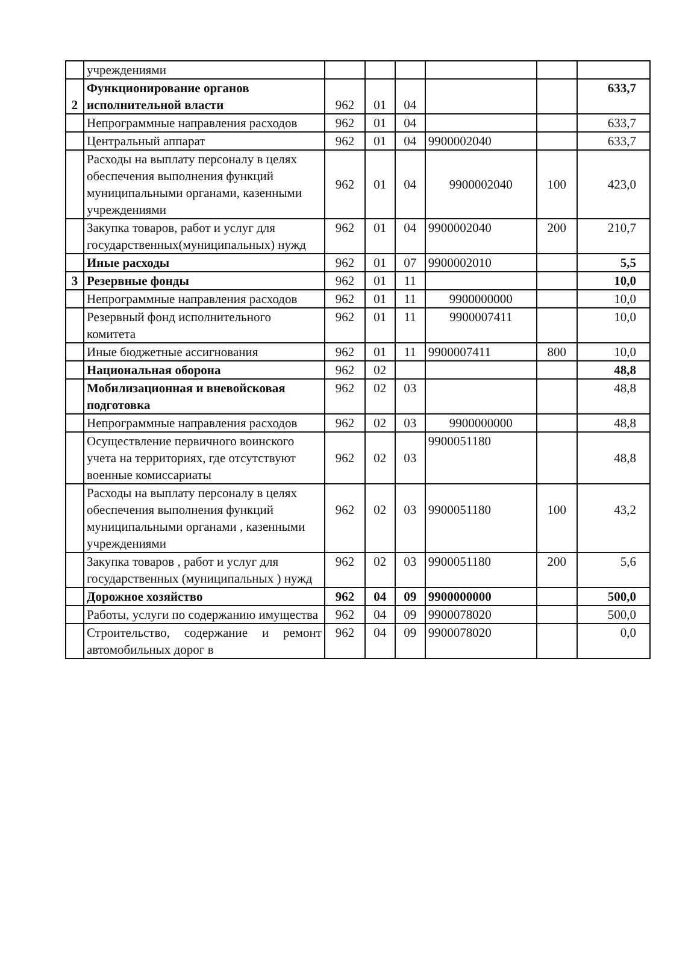| | учреждениями | | | | | | |
| 2 | Функционирование органов исполнительной власти | 962 | 01 | 04 | | | 633,7 |
| | Непрограммные направления расходов | 962 | 01 | 04 | | | 633,7 |
| | Центральный аппарат | 962 | 01 | 04 | 9900002040 | | 633,7 |
| | Расходы на выплату персоналу в целях обеспечения выполнения функций муниципальными органами, казенными учреждениями | 962 | 01 | 04 | 9900002040 | 100 | 423,0 |
| | Закупка товаров, работ и услуг для государственных(муниципальных) нужд | 962 | 01 | 04 | 9900002040 | 200 | 210,7 |
| | Иные расходы | 962 | 01 | 07 | 9900002010 | | 5,5 |
| 3 | Резервные фонды | 962 | 01 | 11 | | | 10,0 |
| | Непрограммные направления расходов | 962 | 01 | 11 | 9900000000 | | 10,0 |
| | Резервный фонд исполнительного комитета | 962 | 01 | 11 | 9900007411 | | 10,0 |
| | Иные бюджетные ассигнования | 962 | 01 | 11 | 9900007411 | 800 | 10,0 |
| | Национальная оборона | 962 | 02 | | | | 48,8 |
| | Мобилизационная и вневойсковая подготовка | 962 | 02 | 03 | | | 48,8 |
| | Непрограммные направления расходов | 962 | 02 | 03 | 9900000000 | | 48,8 |
| | Осуществление первичного воинского учета на территориях, где отсутствуют военные комиссариаты | 962 | 02 | 03 | 9900051180 | | 48,8 |
| | Расходы на выплату персоналу в целях обеспечения выполнения функций муниципальными органами , казенными учреждениями | 962 | 02 | 03 | 9900051180 | 100 | 43,2 |
| | Закупка товаров , работ и услуг для государственных (муниципальных ) нужд | 962 | 02 | 03 | 9900051180 | 200 | 5,6 |
| | Дорожное хозяйство | 962 | 04 | 09 | 9900000000 | | 500,0 |
| | Работы, услуги по содержанию имущества | 962 | 04 | 09 | 9900078020 | | 500,0 |
| | Строительство, содержание и ремонт автомобильных дорог в | 962 | 04 | 09 | 9900078020 | | 0,0 |